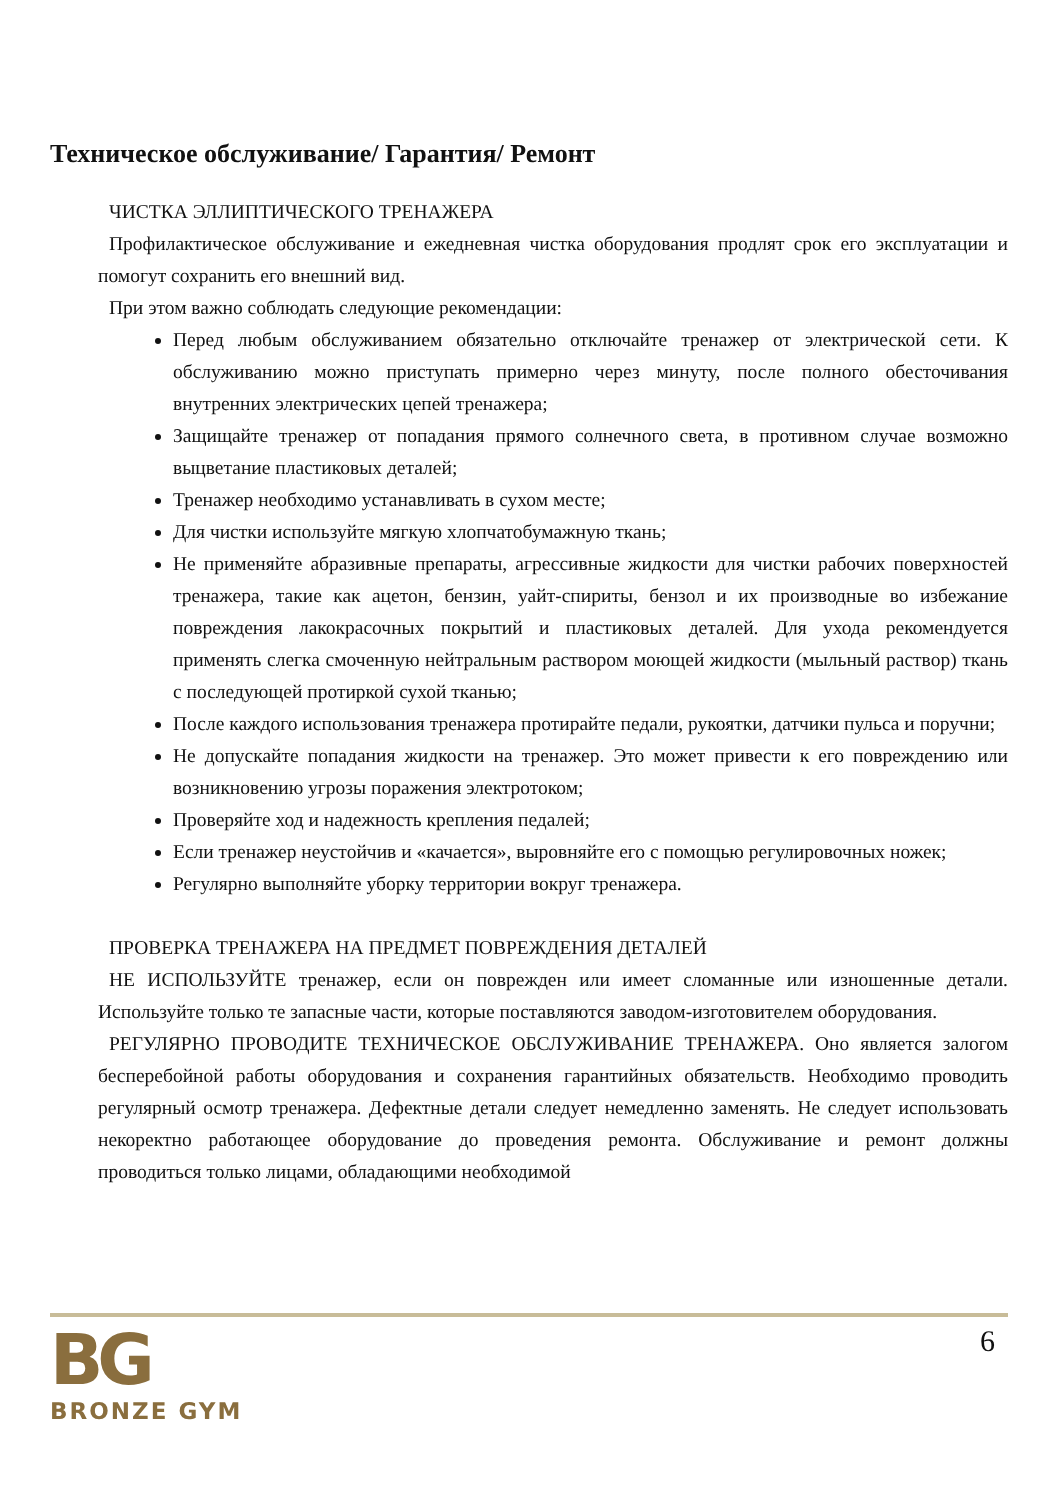Техническое обслуживание/ Гарантия/ Ремонт
ЧИСТКА ЭЛЛИПТИЧЕСКОГО ТРЕНАЖЕРА
Профилактическое обслуживание и ежедневная чистка оборудования продлят срок его эксплуатации и помогут сохранить его внешний вид.
При этом важно соблюдать следующие рекомендации:
Перед любым обслуживанием обязательно отключайте тренажер от электрической сети. К обслуживанию можно приступать примерно через минуту, после полного обесточивания внутренних электрических цепей тренажера;
Защищайте тренажер от попадания прямого солнечного света, в противном случае возможно выцветание пластиковых деталей;
Тренажер необходимо устанавливать в сухом месте;
Для чистки используйте мягкую хлопчатобумажную ткань;
Не применяйте абразивные препараты, агрессивные жидкости для чистки рабочих поверхностей тренажера, такие как ацетон, бензин, уайт-спириты, бензол и их производные во избежание повреждения лакокрасочных покрытий и пластиковых деталей. Для ухода рекомендуется применять слегка смоченную нейтральным раствором моющей жидкости (мыльный раствор) ткань с последующей протиркой сухой тканью;
После каждого использования тренажера протирайте педали, рукоятки, датчики пульса и поручни;
Не допускайте попадания жидкости на тренажер. Это может привести к его повреждению или возникновению угрозы поражения электротоком;
Проверяйте ход и надежность крепления педалей;
Если тренажер неустойчив и «качается», выровняйте его с помощью регулировочных ножек;
Регулярно выполняйте уборку территории вокруг тренажера.
ПРОВЕРКА ТРЕНАЖЕРА НА ПРЕДМЕТ ПОВРЕЖДЕНИЯ ДЕТАЛЕЙ
НЕ ИСПОЛЬЗУЙТЕ тренажер, если он поврежден или имеет сломанные или изношенные детали. Используйте только те запасные части, которые поставляются заводом-изготовителем оборудования.
РЕГУЛЯРНО ПРОВОДИТЕ ТЕХНИЧЕСКОЕ ОБСЛУЖИВАНИЕ ТРЕНАЖЕРА. Оно является залогом бесперебойной работы оборудования и сохранения гарантийных обязательств. Необходимо проводить регулярный осмотр тренажера. Дефектные детали следует немедленно заменять. Не следует использовать некоректно работающее оборудование до проведения ремонта. Обслуживание и ремонт должны проводиться только лицами, обладающими необходимой
BG
BRONZE GYM
6